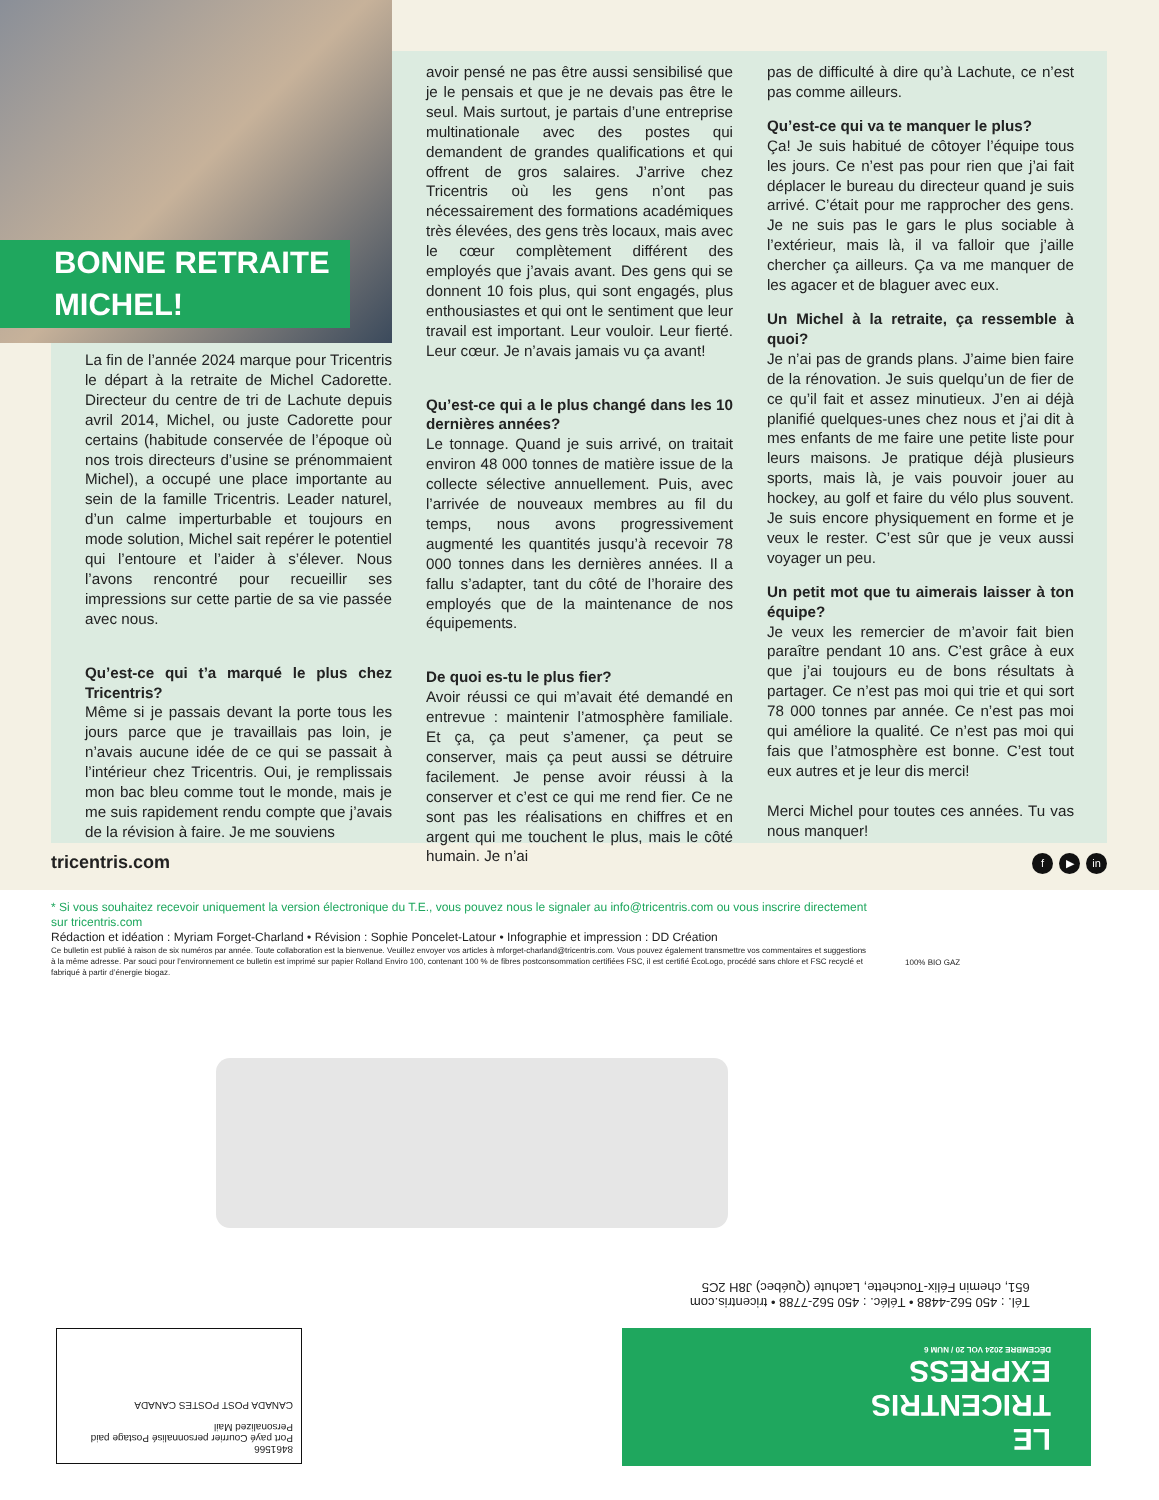BONNE RETRAITE
MICHEL!
La fin de l’année 2024 marque pour Tricentris le départ à la retraite de Michel Cadorette. Directeur du centre de tri de Lachute depuis avril 2014, Michel, ou juste Cadorette pour certains (habitude conservée de l’époque où nos trois directeurs d’usine se prénommaient Michel), a occupé une place importante au sein de la famille Tricentris. Leader naturel, d’un calme imperturbable et toujours en mode solution, Michel sait repérer le potentiel qui l’entoure et l’aider à s’élever. Nous l’avons rencontré pour recueillir ses impressions sur cette partie de sa vie passée avec nous.
Qu’est-ce qui t’a marqué le plus chez Tricentris?
Même si je passais devant la porte tous les jours parce que je travaillais pas loin, je n’avais aucune idée de ce qui se passait à l’intérieur chez Tricentris. Oui, je remplissais mon bac bleu comme tout le monde, mais je me suis rapidement rendu compte que j’avais de la révision à faire. Je me souviens
avoir pensé ne pas être aussi sensibilisé que je le pensais et que je ne devais pas être le seul. Mais surtout, je partais d’une entreprise multinationale avec des postes qui demandent de grandes qualifications et qui offrent de gros salaires. J’arrive chez Tricentris où les gens n’ont pas nécessairement des formations académiques très élevées, des gens très locaux, mais avec le cœur complètement différent des employés que j’avais avant. Des gens qui se donnent 10 fois plus, qui sont engagés, plus enthousiastes et qui ont le sentiment que leur travail est important. Leur vouloir. Leur fierté. Leur cœur. Je n’avais jamais vu ça avant!
Qu’est-ce qui a le plus changé dans les 10 dernières années?
Le tonnage. Quand je suis arrivé, on traitait environ 48 000 tonnes de matière issue de la collecte sélective annuellement. Puis, avec l’arrivée de nouveaux membres au fil du temps, nous avons progressivement augmenté les quantités jusqu’à recevoir 78 000 tonnes dans les dernières années. Il a fallu s’adapter, tant du côté de l’horaire des employés que de la maintenance de nos équipements.
De quoi es-tu le plus fier?
Avoir réussi ce qui m’avait été demandé en entrevue : maintenir l’atmosphère familiale. Et ça, ça peut s’amener, ça peut se conserver, mais ça peut aussi se détruire facilement. Je pense avoir réussi à la conserver et c’est ce qui me rend fier. Ce ne sont pas les réalisations en chiffres et en argent qui me touchent le plus, mais le côté humain. Je n’ai
pas de difficulté à dire qu’à Lachute, ce n’est pas comme ailleurs.
Qu’est-ce qui va te manquer le plus?
Ça! Je suis habitué de côtoyer l’équipe tous les jours. Ce n’est pas pour rien que j’ai fait déplacer le bureau du directeur quand je suis arrivé. C’était pour me rapprocher des gens. Je ne suis pas le gars le plus sociable à l’extérieur, mais là, il va falloir que j’aille chercher ça ailleurs. Ça va me manquer de les agacer et de blaguer avec eux.
Un Michel à la retraite, ça ressemble à quoi?
Je n’ai pas de grands plans. J’aime bien faire de la rénovation. Je suis quelqu’un de fier de ce qu’il fait et assez minutieux. J’en ai déjà planifié quelques-unes chez nous et j’ai dit à mes enfants de me faire une petite liste pour leurs maisons. Je pratique déjà plusieurs sports, mais là, je vais pouvoir jouer au hockey, au golf et faire du vélo plus souvent. Je suis encore physiquement en forme et je veux le rester. C’est sûr que je veux aussi voyager un peu.
Un petit mot que tu aimerais laisser à ton équipe?
Je veux les remercier de m’avoir fait bien paraître pendant 10 ans. C’est grâce à eux que j’ai toujours eu de bons résultats à partager. Ce n’est pas moi qui trie et qui sort 78 000 tonnes par année. Ce n’est pas moi qui améliore la qualité. Ce n’est pas moi qui fais que l’atmosphère est bonne. C’est tout eux autres et je leur dis merci!
Merci Michel pour toutes ces années. Tu vas nous manquer!
tricentris.com f ▶ in
* Si vous souhaitez recevoir uniquement la version électronique du T.E., vous pouvez nous le signaler au info@tricentris.com ou vous inscrire directement sur tricentris.com
Rédaction et idéation : Myriam Forget-Charland • Révision : Sophie Poncelet-Latour • Infographie et impression : DD Création
Ce bulletin est publié à raison de six numéros par année. Toute collaboration est la bienvenue. Veuillez envoyer vos articles à mforget-charland@tricentris.com. Vous pouvez également transmettre vos commentaires et suggestions à la même adresse. Par souci pour l’environnement ce bulletin est imprimé sur papier Rolland Enviro 100, contenant 100 % de fibres postconsommation certifiées FSC, il est certifié ÉcoLogo, procédé sans chlore et FSC recyclé et fabriqué à partir d’énergie biogaz.
100% BIO GAZ
Tél. : 450 562-4488 • Téléc. : 450 562-7788 • tricentris.com
651, chemin Félix-Touchette, Lachute (Québec) J8H 2C5
LE
TRICENTRIS
EXPRESS
DÉCEMBRE 2024 VOL 20 / NUM 6
8461566
Port payé Courrier personnalisé Postage paid Personalized Mail
CANADA POST POSTES CANADA